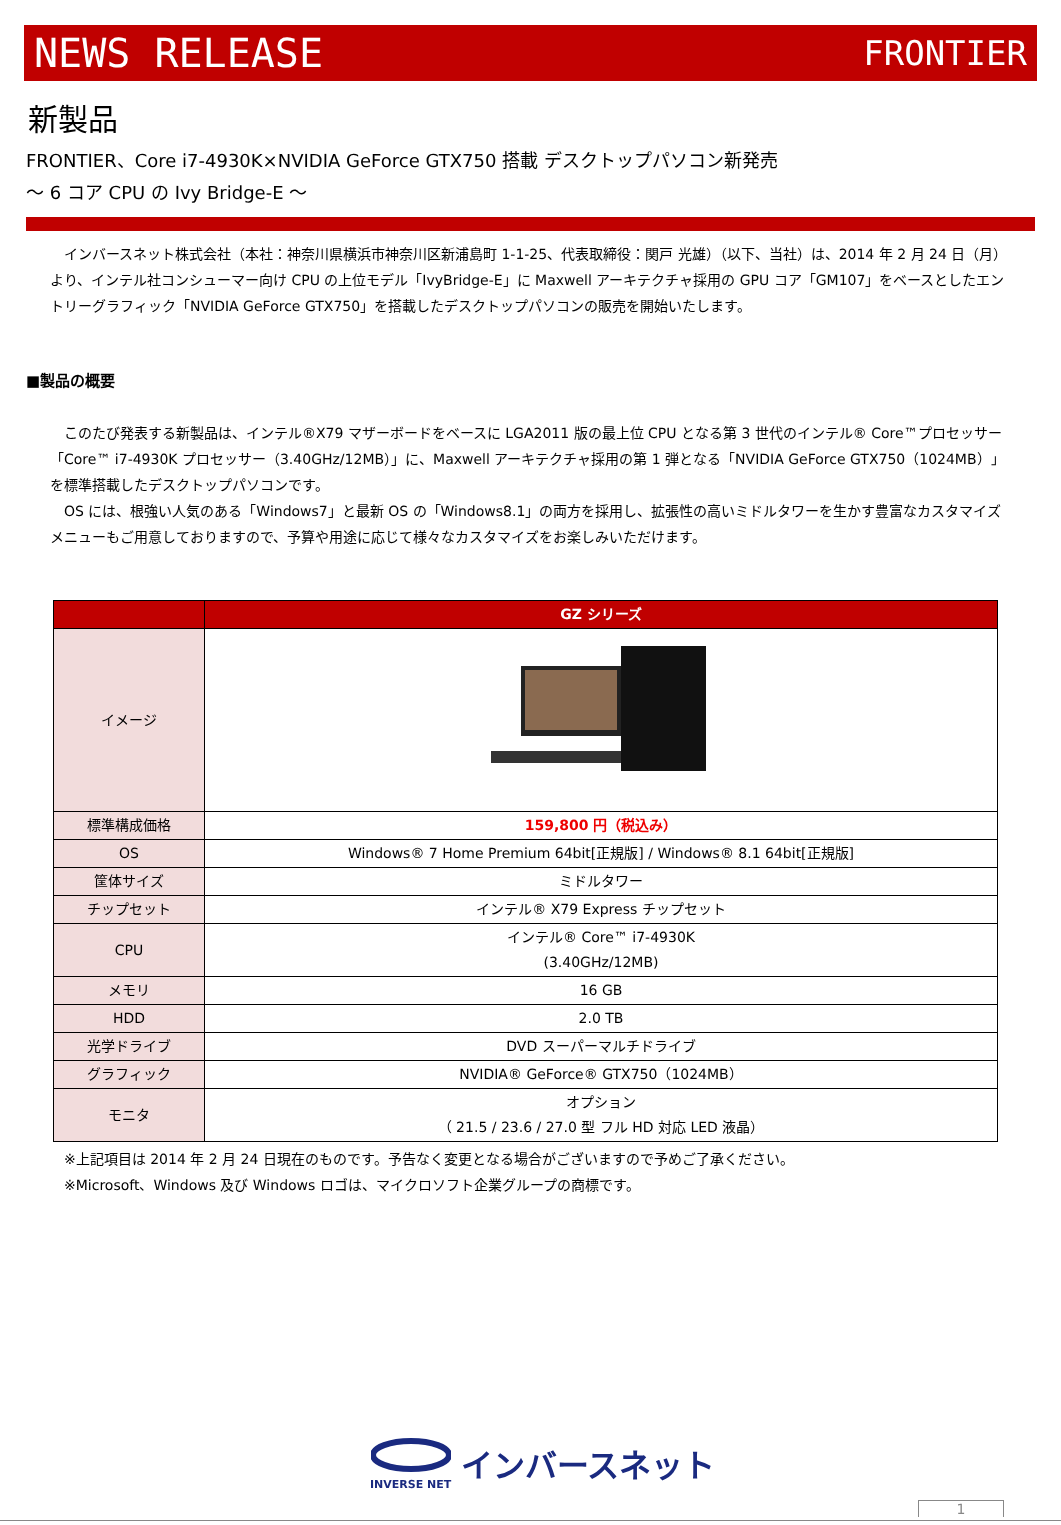NEWS RELEASE FRONTIER
新製品
FRONTIER、Core i7-4930K×NVIDIA GeForce GTX750 搭載 デスクトップパソコン新発売
～ 6 コア CPU の Ivy Bridge-E ～
　インバースネット株式会社（本社：神奈川県横浜市神奈川区新浦島町 1-1-25、代表取締役：関戸 光雄）（以下、当社）は、2014 年 2 月 24 日（月）より、インテル社コンシューマー向け CPU の上位モデル「IvyBridge-E」に Maxwell アーキテクチャ採用の GPU コア「GM107」をベースとしたエントリーグラフィック「NVIDIA GeForce GTX750」を搭載したデスクトップパソコンの販売を開始いたします。
■製品の概要
　このたび発表する新製品は、インテル®X79 マザーボードをベースに LGA2011 版の最上位 CPU となる第 3 世代のインテル® Core™プロセッサー「Core™ i7-4930K プロセッサー（3.40GHz/12MB）」に、Maxwell アーキテクチャ採用の第 1 弾となる「NVIDIA GeForce GTX750（1024MB）」を標準搭載したデスクトップパソコンです。
　OS には、根強い人気のある「Windows7」と最新 OS の「Windows8.1」の両方を採用し、拡張性の高いミドルタワーを生かす豊富なカスタマイズメニューもご用意しておりますので、予算や用途に応じて様々なカスタマイズをお楽しみいただけます。
| | GZ シリーズ |
| --- | --- |
| イメージ | |
| 標準構成価格 | 159,800 円（税込み） |
| OS | Windows® 7 Home Premium 64bit[正規版] / Windows® 8.1 64bit[正規版] |
| 筐体サイズ | ミドルタワー |
| チップセット | インテル® X79 Express チップセット |
| CPU | インテル® Core™ i7-4930K (3.40GHz/12MB) |
| メモリ | 16 GB |
| HDD | 2.0 TB |
| 光学ドライブ | DVD スーパーマルチドライブ |
| グラフィック | NVIDIA® GeForce® GTX750（1024MB） |
| モニタ | オプション （ 21.5 / 23.6 / 27.0 型 フル HD 対応 LED 液晶） |
※上記項目は 2014 年 2 月 24 日現在のものです。予告なく変更となる場合がございますので予めご了承ください。
※Microsoft、Windows 及び Windows ロゴは、マイクロソフト企業グループの商標です。
INVERSE NET
インバースネット
1